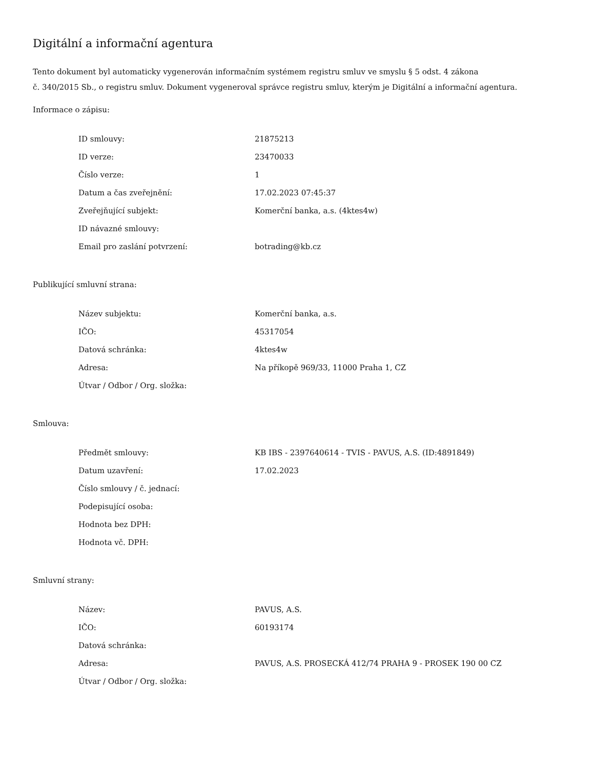Digitální a informační agentura
Tento dokument byl automaticky vygenerován informačním systémem registru smluv ve smyslu § 5 odst. 4 zákona
č. 340/2015 Sb., o registru smluv. Dokument vygeneroval správce registru smluv, kterým je Digitální a informační agentura.
Informace o zápisu:
| ID smlouvy: | 21875213 |
| ID verze: | 23470033 |
| Číslo verze: | 1 |
| Datum a čas zveřejnění: | 17.02.2023 07:45:37 |
| Zveřejňující subjekt: | Komerční banka, a.s. (4ktes4w) |
| ID návazné smlouvy: | |
| Email pro zaslání potvrzení: | botrading@kb.cz |
Publikující smluvní strana:
| Název subjektu: | Komerční banka, a.s. |
| IČO: | 45317054 |
| Datová schránka: | 4ktes4w |
| Adresa: | Na příkopě 969/33, 11000 Praha 1, CZ |
| Útvar / Odbor / Org. složka: | |
Smlouva:
| Předmět smlouvy: | KB IBS - 2397640614 - TVIS - PAVUS, A.S. (ID:4891849) |
| Datum uzavření: | 17.02.2023 |
| Číslo smlouvy / č. jednací: | |
| Podepisující osoba: | |
| Hodnota bez DPH: | |
| Hodnota vč. DPH: | |
Smluvní strany:
| Název: | PAVUS, A.S. |
| IČO: | 60193174 |
| Datová schránka: | |
| Adresa: | PAVUS, A.S. PROSECKÁ 412/74 PRAHA 9 - PROSEK 190 00 CZ |
| Útvar / Odbor / Org. složka: | |